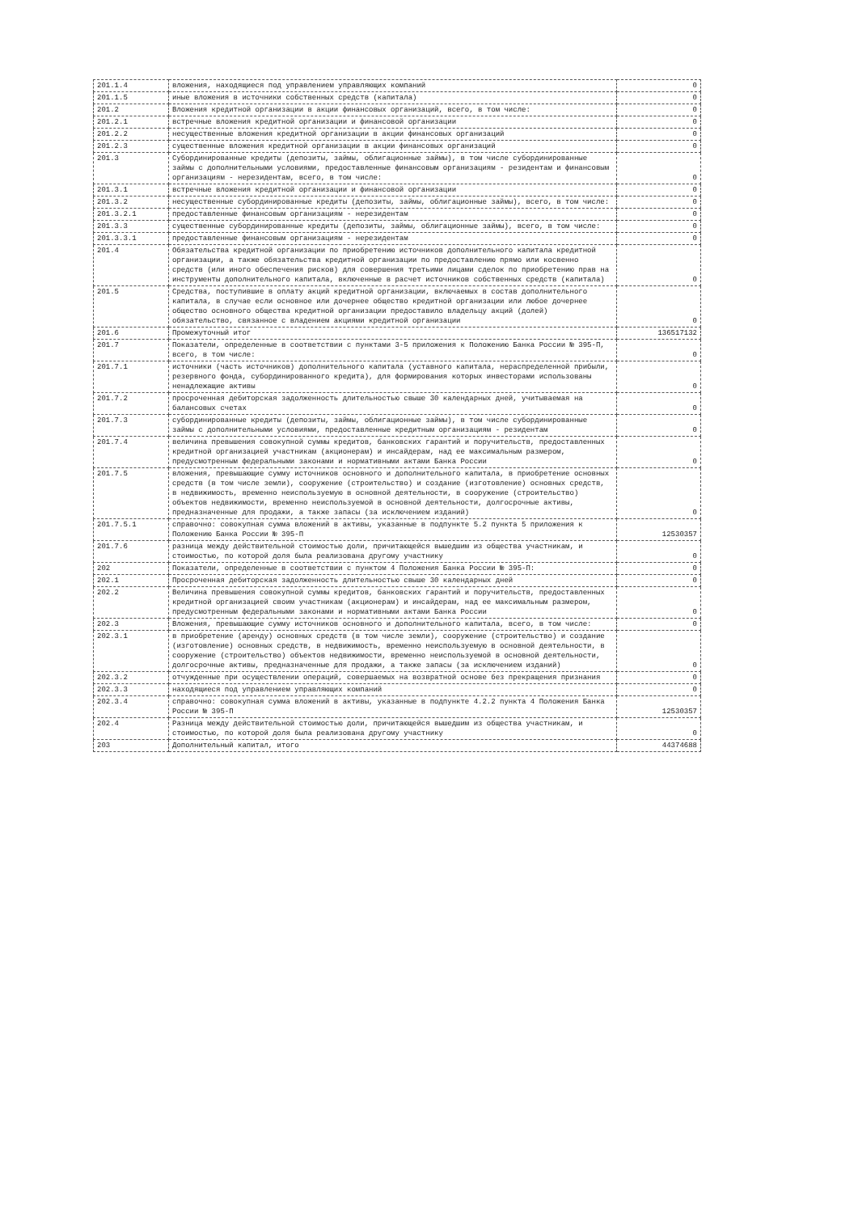| 201.1.4 | вложения, находящиеся под управлением управляющих компаний | 0 |
| 201.1.5 | иные вложения в источники собственных средств (капитала) | 0 |
| 201.2 | Вложения кредитной организации в акции финансовых организаций, всего, в том числе: | 0 |
| 201.2.1 | встречные вложения кредитной организации и финансовой организации | 0 |
| 201.2.2 | несущественные вложения кредитной организации в акции финансовых организаций | 0 |
| 201.2.3 | существенные вложения кредитной организации в акции финансовых организаций | 0 |
| 201.3 | Субординированные кредиты (депозиты, займы, облигационные займы), в том числе субординированные займы с дополнительными условиями, предоставленные финансовым организациям - резидентам и финансовым организациям - нерезидентам, всего, в том числе: | 0 |
| 201.3.1 | встречные вложения кредитной организации и финансовой организации | 0 |
| 201.3.2 | несущественные субординированные кредиты (депозиты, займы, облигационные займы), всего, в том числе: | 0 |
| 201.3.2.1 | предоставленные финансовым организациям - нерезидентам | 0 |
| 201.3.3 | существенные субординированные кредиты (депозиты, займы, облигационные займы), всего, в том числе: | 0 |
| 201.3.3.1 | предоставленные финансовым организациям - нерезидентам | 0 |
| 201.4 | Обязательства кредитной организации по приобретению источников дополнительного капитала кредитной организации, а также обязательства кредитной организации по предоставлению прямо или косвенно средств (или иного обеспечения рисков) для совершения третьими лицами сделок по приобретению прав на инструменты дополнительного капитала, включенные в расчет источников собственных средств (капитала) | 0 |
| 201.5 | Средства, поступившие в оплату акций кредитной организации, включаемых в состав дополнительного капитала, в случае если основное или дочернее общество кредитной организации или любое дочернее общество основного общества кредитной организации предоставило владельцу акций (долей) обязательство, связанное с владением акциями кредитной организации | 0 |
| 201.6 | Промежуточный итог | 136517132 |
| 201.7 | Показатели, определенные в соответствии с пунктами 3-5 приложения к Положению Банка России № 395-П, всего, в том числе: | 0 |
| 201.7.1 | источники (часть источников) дополнительного капитала (уставного капитала, нераспределенной прибыли, резервного фонда, субординированного кредита), для формирования которых инвесторами использованы ненадлежащие активы | 0 |
| 201.7.2 | просроченная дебиторская задолженность длительностью свыше 30 календарных дней, учитываемая на балансовых счетах | 0 |
| 201.7.3 | субординированные кредиты (депозиты, займы, облигационные займы), в том числе субординированные займы с дополнительными условиями, предоставленные кредитным организациям - резидентам | 0 |
| 201.7.4 | величина превышения совокупной суммы кредитов, банковских гарантий и поручительств, предоставленных кредитной организацией участникам (акционерам) и инсайдерам, над ее максимальным размером, предусмотренным федеральными законами и нормативными актами Банка России | 0 |
| 201.7.5 | вложения, превышающие сумму источников основного и дополнительного капитала, в приобретение основных средств (в том числе земли), сооружение (строительство) и создание (изготовление) основных средств, в недвижимость, временно неиспользуемую в основной деятельности, в сооружение (строительство) объектов недвижимости, временно неиспользуемой в основной деятельности, долгосрочные активы, предназначенные для продажи, а также запасы (за исключением изданий) | 0 |
| 201.7.5.1 | справочно: совокупная сумма вложений в активы, указанные в подпункте 5.2 пункта 5 приложения к Положению Банка России № 395-П | 12530357 |
| 201.7.6 | разница между действительной стоимостью доли, причитающейся вышедшим из общества участникам, и стоимостью, по которой доля была реализована другому участнику | 0 |
| 202 | Показатели, определенные в соответствии с пунктом 4 Положения Банка России № 395-П: | 0 |
| 202.1 | Просроченная дебиторская задолженность длительностью свыше 30 календарных дней | 0 |
| 202.2 | Величина превышения совокупной суммы кредитов, банковских гарантий и поручительств, предоставленных кредитной организацией своим участникам (акционерам) и инсайдерам, над ее максимальным размером, предусмотренным федеральными законами и нормативными актами Банка России | 0 |
| 202.3 | Вложения, превышающие сумму источников основного и дополнительного капитала, всего, в том числе: | 0 |
| 202.3.1 | в приобретение (аренду) основных средств (в том числе земли), сооружение (строительство) и создание (изготовление) основных средств, в недвижимость, временно неиспользуемую в основной деятельности, в сооружение (строительство) объектов недвижимости, временно неиспользуемой в основной деятельности, долгосрочные активы, предназначенные для продажи, а также запасы (за исключением изданий) | 0 |
| 202.3.2 | отчужденные при осуществлении операций, совершаемых на возвратной основе без прекращения признания | 0 |
| 202.3.3 | находящиеся под управлением управляющих компаний | 0 |
| 202.3.4 | справочно: совокупная сумма вложений в активы, указанные в подпункте 4.2.2 пункта 4 Положения Банка России № 395-П | 12530357 |
| 202.4 | Разница между действительной стоимостью доли, причитающейся вышедшим из общества участникам, и стоимостью, по которой доля была реализована другому участнику | 0 |
| 203 | Дополнительный капитал, итого | 44374688 |